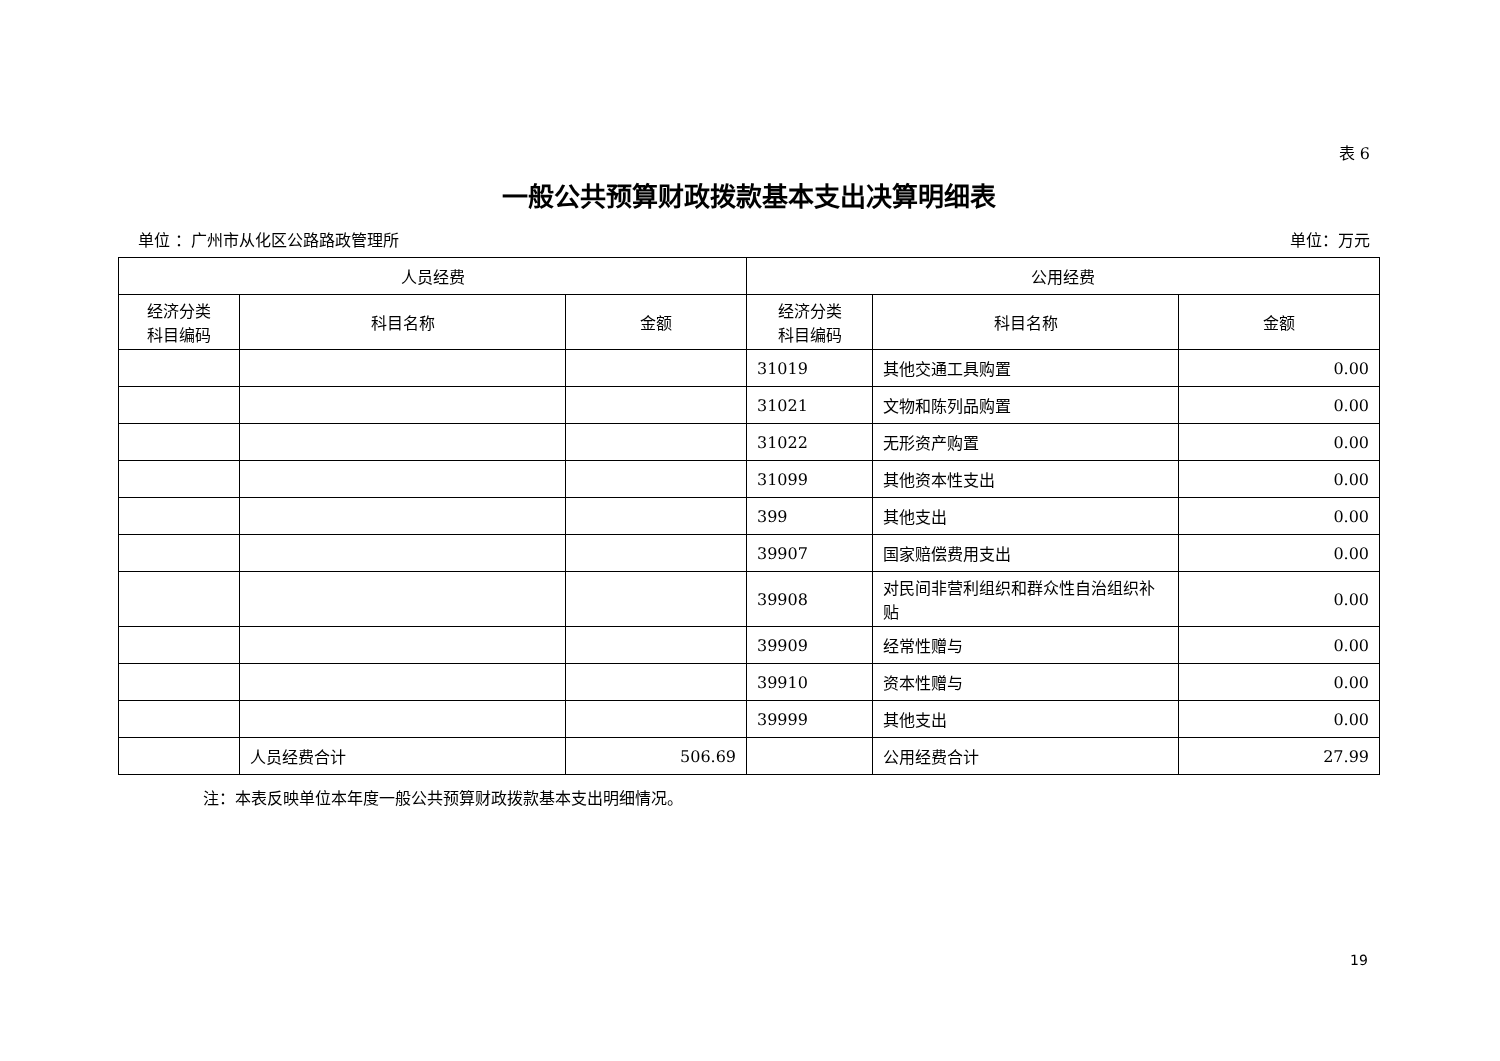表 6
一般公共预算财政拨款基本支出决算明细表
单位 ：广州市从化区公路路政管理所 单位：万元
| 人员经费 | | | 公用经费 | | |
| --- | --- | --- | --- | --- | --- |
| 经济分类 科目编码 | 科目名称 | 金额 | 经济分类 科目编码 | 科目名称 | 金额 |
| | | | 31019 | 其他交通工具购置 | 0.00 |
| | | | 31021 | 文物和陈列品购置 | 0.00 |
| | | | 31022 | 无形资产购置 | 0.00 |
| | | | 31099 | 其他资本性支出 | 0.00 |
| | | | 399 | 其他支出 | 0.00 |
| | | | 39907 | 国家赔偿费用支出 | 0.00 |
| | | | 39908 | 对民间非营利组织和群众性自治组织补贴 | 0.00 |
| | | | 39909 | 经常性赠与 | 0.00 |
| | | | 39910 | 资本性赠与 | 0.00 |
| | | | 39999 | 其他支出 | 0.00 |
| | 人员经费合计 | 506.69 | | 公用经费合计 | 27.99 |
注：本表反映单位本年度一般公共预算财政拨款基本支出明细情况。
19